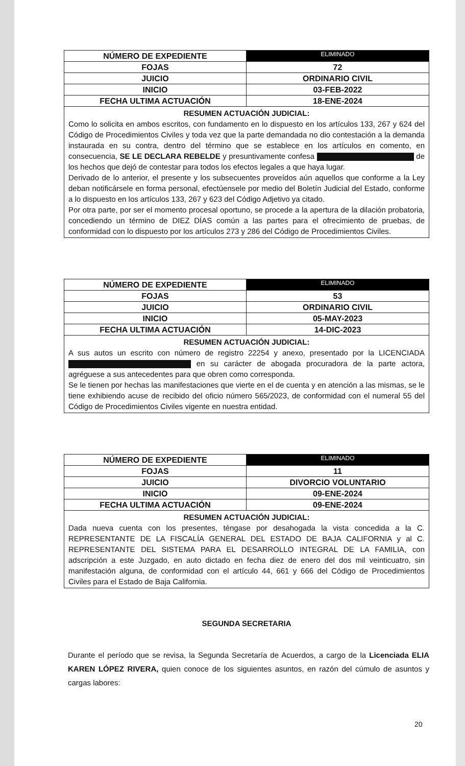| NÚMERO DE EXPEDIENTE | ELIMINADO |
| FOJAS | 72 |
| JUICIO | ORDINARIO CIVIL |
| INICIO | 03-FEB-2022 |
| FECHA ULTIMA ACTUACIÓN | 18-ENE-2024 |
| RESUMEN ACTUACIÓN JUDICIAL: Como lo solicita en ambos escritos, con fundamento en lo dispuesto en los artículos 133, 267 y 624 del Código de Procedimientos Civiles y toda vez que la parte demandada no dio contestación a la demanda instaurada en su contra, dentro del término que se establece en los artículos en comento, en consecuencia, SE LE DECLARA REBELDE y presuntivamente confesa de los hechos que dejó de contestar para todos los efectos legales a que haya lugar. Derivado de lo anterior, el presente y los subsecuentes proveídos aún aquellos que conforme a la Ley deban notificársele en forma personal, efectúensele por medio del Boletín Judicial del Estado, conforme a lo dispuesto en los artículos 133, 267 y 623 del Código Adjetivo ya citado. Por otra parte, por ser el momento procesal oportuno, se procede a la apertura de la dilación probatoria, concediendo un término de DIEZ DÍAS común a las partes para el ofrecimiento de pruebas, de conformidad con lo dispuesto por los artículos 273 y 286 del Código de Procedimientos Civiles. | |
| NÚMERO DE EXPEDIENTE | ELIMINADO |
| FOJAS | 53 |
| JUICIO | ORDINARIO CIVIL |
| INICIO | 05-MAY-2023 |
| FECHA ULTIMA ACTUACIÓN | 14-DIC-2023 |
| RESUMEN ACTUACIÓN JUDICIAL: A sus autos un escrito con número de registro 22254 y anexo, presentado por la LICENCIADA en su carácter de abogada procuradora de la parte actora, agréguese a sus antecedentes para que obren como corresponda. Se le tienen por hechas las manifestaciones que vierte en el de cuenta y en atención a las mismas, se le tiene exhibiendo acuse de recibido del oficio número 565/2023, de conformidad con el numeral 55 del Código de Procedimientos Civiles vigente en nuestra entidad. | |
| NÚMERO DE EXPEDIENTE | ELIMINADO |
| FOJAS | 11 |
| JUICIO | DIVORCIO VOLUNTARIO |
| INICIO | 09-ENE-2024 |
| FECHA ULTIMA ACTUACIÓN | 09-ENE-2024 |
| RESUMEN ACTUACIÓN JUDICIAL: Dada nueva cuenta con los presentes, téngase por desahogada la vista concedida a la C. REPRESENTANTE DE LA FISCALÍA GENERAL DEL ESTADO DE BAJA CALIFORNIA y al C. REPRESENTANTE DEL SISTEMA PARA EL DESARROLLO INTEGRAL DE LA FAMILIA, con adscripción a este Juzgado, en auto dictado en fecha diez de enero del dos mil veinticuatro, sin manifestación alguna, de conformidad con el artículo 44, 661 y 666 del Código de Procedimientos Civiles para el Estado de Baja California. | |
SEGUNDA SECRETARIA
Durante el período que se revisa, la Segunda Secretaría de Acuerdos, a cargo de la Licenciada ELIA KAREN LÓPEZ RIVERA, quien conoce de los siguientes asuntos, en razón del cúmulo de asuntos y cargas labores:
20